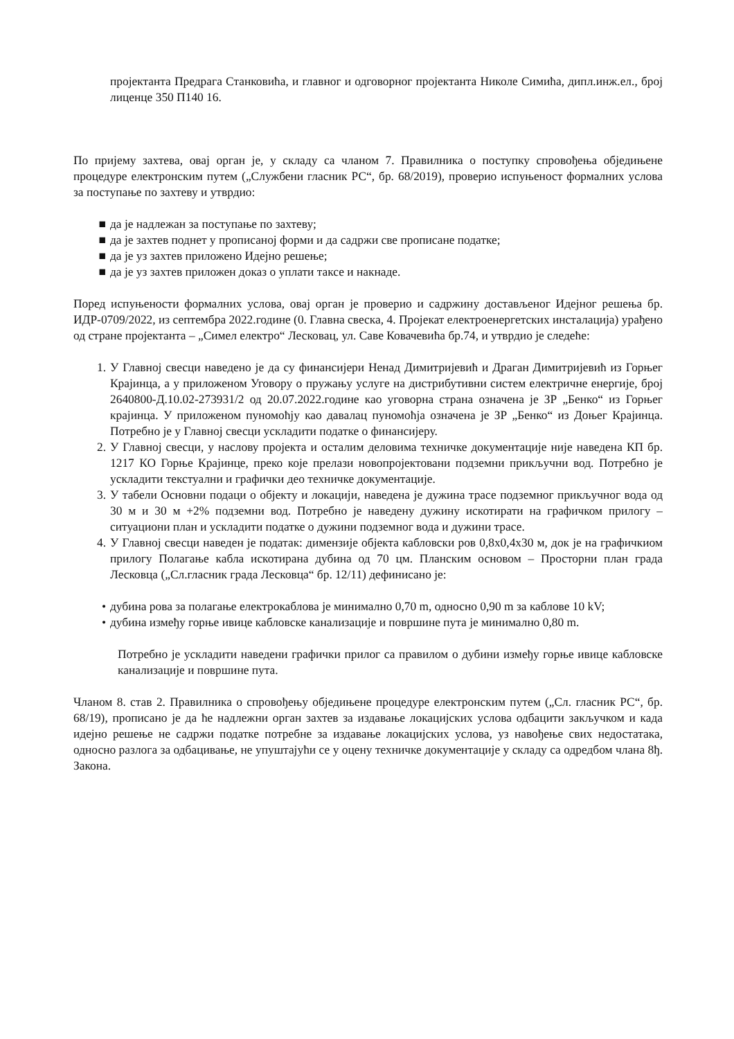пројектанта Предрага Станковића, и главног и одговорног пројектанта Николе Симића, дипл.инж.ел., број лиценце 350 П140 16.
По пријему захтева, овај орган је, у складу са чланом 7. Правилника о поступку спровођења обједињене процедуре електронским путем („Службени гласник РС“, бр. 68/2019), проверио испуњеност формалних услова за поступање по захтеву и утврдио:
■ да је надлежан за поступање по захтеву;
■ да је захтев поднет у прописаној форми и да садржи све прописане податке;
■ да је уз захтев приложено Идејно решење;
■ да је уз захтев приложен доказ о уплати таксе и накнаде.
Поред испуњености формалних услова, овај орган је проверио и садржину достављеног Идејног решења бр. ИДР-0709/2022, из септембра 2022.године (0. Главна свеска, 4. Пројекат електроенергетских инсталација) урађено од стране пројектанта – „Симел електро“ Лесковац, ул. Саве Ковачевића бр.74, и утврдио је следеће:
1. У Главној свесци наведено је да су финансијери Ненад Димитријевић и Драган Димитријевић из Горњег Крајинца, а у приложеном Уговору о пружању услуге на дистрибутивни систем електричне енергије, број 2640800-Д.10.02-273931/2 од 20.07.2022.године као уговорна страна означена је ЗР „Бенко“ из Горњег крајинца. У приложеном пуномоћју као давалац пуномоћја означена је ЗР „Бенко“ из Доњег Крајинца. Потребно је у Главној свесци ускладити податке о финансијеру.
2. У Главној свесци, у наслову пројекта и осталим деловима техничке документације није наведена КП бр. 1217 КО Горње Крајинце, преко које прелази новопројектовани подземни прикључни вод. Потребно је ускладити текстуални и графички део техничке документације.
3. У табели Основни подаци о објекту и локацији, наведена је дужина трасе подземног прикључног вода од 30 м и 30 м +2% подземни вод. Потребно је наведену дужину искотирати на графичком прилогу – ситуациони план и ускладити податке о дужини подземног вода и дужини трасе.
4. У Главној свесци наведен је податак: димензије објекта кабловски ров 0,8x0,4x30 м, док је на графичкиом прилогу Полагање кабла искотирана дубина од 70 цм. Планским основом – Просторни план града Лесковца („Сл.гласник града Лесковца“ бр. 12/11) дефинисано је:
• дубина рова за полагање електрокаблова је минимално 0,70 m, односно 0,90 m за каблове 10 kV;
• дубина између горње ивице кабловске канализације и површине пута је минимално 0,80 m.
Потребно је ускладити наведени графички прилог са правилом о дубини између горње ивице кабловске канализације и површине пута.
Чланом 8. став 2. Правилника о спровођењу обједињене процедуре електронским путем („Сл. гласник РС“, бр. 68/19), прописано је да ће надлежни орган захтев за издавање локацијских услова одбацити закључком и када идејно решење не садржи податке потребне за издавање локацијских услова, уз навођење свих недостатака, односно разлога за одбацивање, не упуштајући се у оцену техничке документације у складу са одредбом члана 8ђ. Закона.